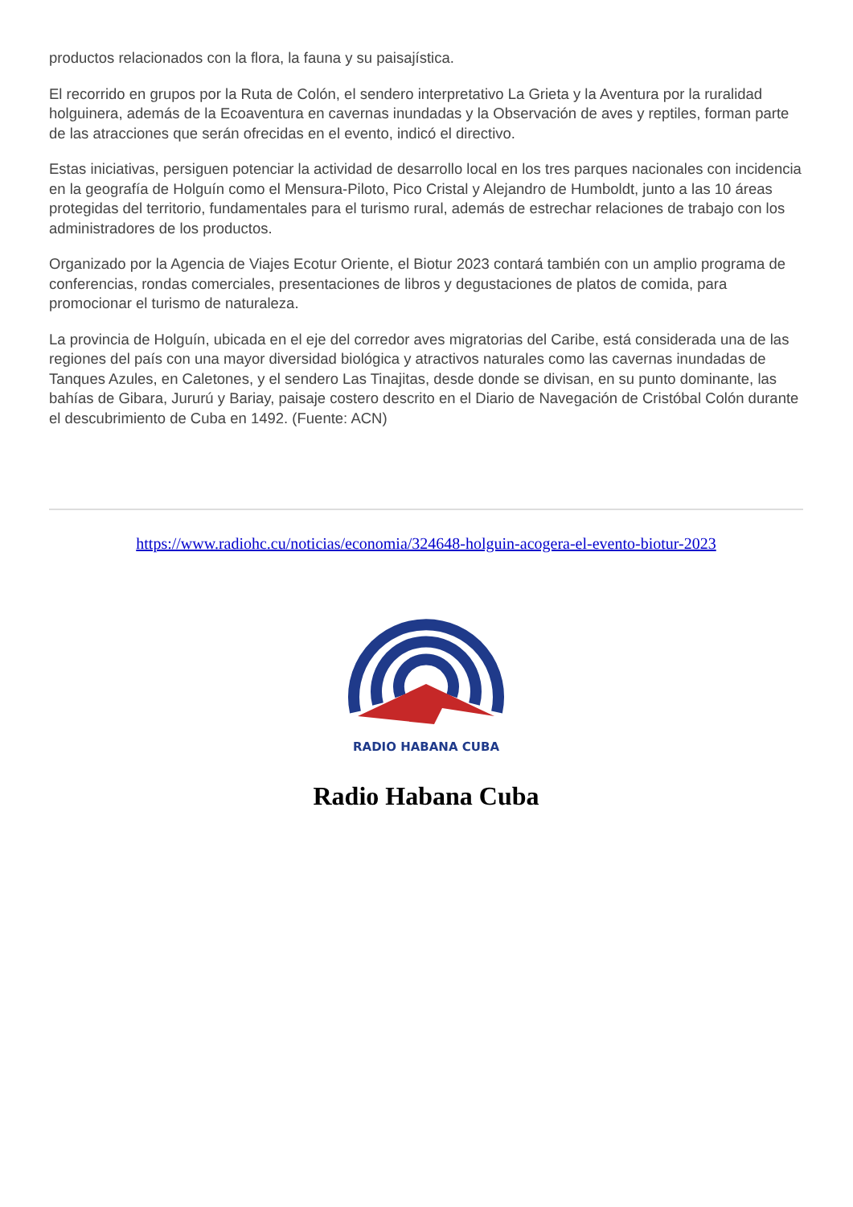productos relacionados con la flora, la fauna y su paisajística.
El recorrido en grupos por la Ruta de Colón, el sendero interpretativo La Grieta y la Aventura por la ruralidad holguinera, además de la Ecoaventura en cavernas inundadas y la Observación de aves y reptiles, forman parte de las atracciones que serán ofrecidas en el evento, indicó el directivo.
Estas iniciativas, persiguen potenciar la actividad de desarrollo local en los tres parques nacionales con incidencia en la geografía de Holguín como el Mensura-Piloto, Pico Cristal y Alejandro de Humboldt, junto a las 10 áreas protegidas del territorio, fundamentales para el turismo rural, además de estrechar relaciones de trabajo con los administradores de los productos.
Organizado por la Agencia de Viajes Ecotur Oriente, el Biotur 2023 contará también con un amplio programa de conferencias, rondas comerciales, presentaciones de libros y degustaciones de platos de comida, para promocionar el turismo de naturaleza.
La provincia de Holguín, ubicada en el eje del corredor aves migratorias del Caribe, está considerada una de las regiones del país con una mayor diversidad biológica y atractivos naturales como las cavernas inundadas de Tanques Azules, en Caletones, y el sendero Las Tinajitas, desde donde se divisan, en su punto dominante, las bahías de Gibara, Jururú y Bariay, paisaje costero descrito en el Diario de Navegación de Cristóbal Colón durante el descubrimiento de Cuba en 1492. (Fuente: ACN)
https://www.radiohc.cu/noticias/economia/324648-holguin-acogera-el-evento-biotur-2023
RADIO HABANA CUBA
Radio Habana Cuba